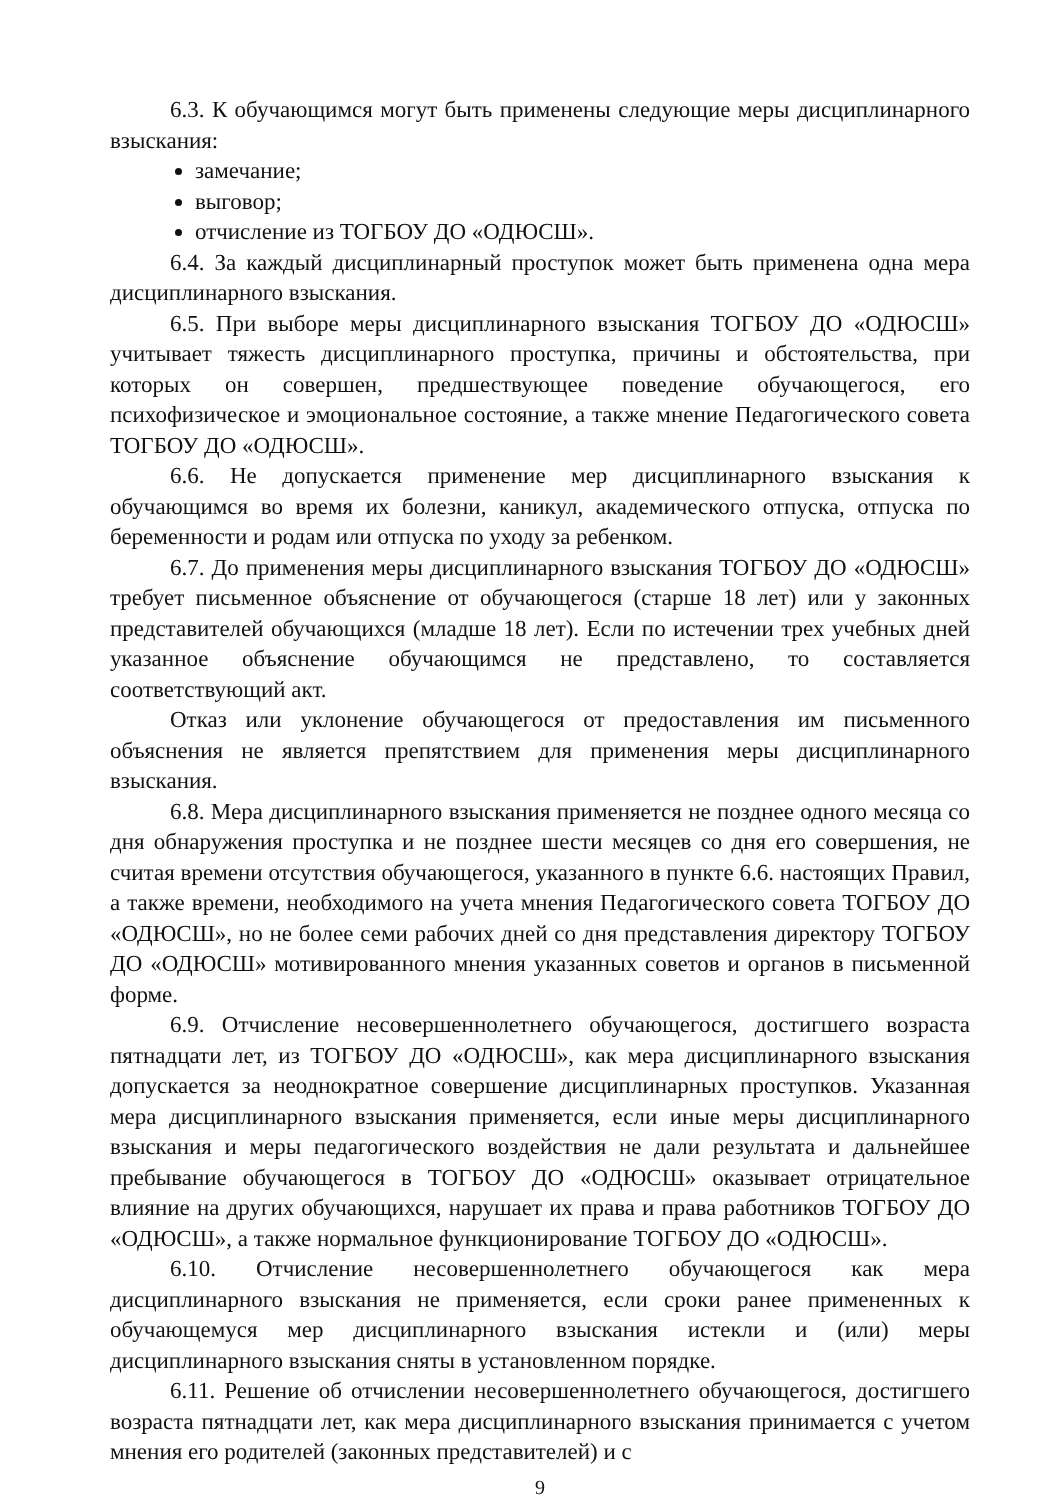6.3. К обучающимся могут быть применены следующие меры дисциплинарного взыскания:
замечание;
выговор;
отчисление из ТОГБОУ ДО «ОДЮСШ».
6.4. За каждый дисциплинарный проступок может быть применена одна мера дисциплинарного взыскания.
6.5. При выборе меры дисциплинарного взыскания ТОГБОУ ДО «ОДЮСШ» учитывает тяжесть дисциплинарного проступка, причины и обстоятельства, при которых он совершен, предшествующее поведение обучающегося, его психофизическое и эмоциональное состояние, а также мнение Педагогического совета ТОГБОУ ДО «ОДЮСШ».
6.6. Не допускается применение мер дисциплинарного взыскания к обучающимся во время их болезни, каникул, академического отпуска, отпуска по беременности и родам или отпуска по уходу за ребенком.
6.7. До применения меры дисциплинарного взыскания ТОГБОУ ДО «ОДЮСШ» требует письменное объяснение от обучающегося (старше 18 лет) или у законных представителей обучающихся (младше 18 лет). Если по истечении трех учебных дней указанное объяснение обучающимся не представлено, то составляется соответствующий акт.
Отказ или уклонение обучающегося от предоставления им письменного объяснения не является препятствием для применения меры дисциплинарного взыскания.
6.8. Мера дисциплинарного взыскания применяется не позднее одного месяца со дня обнаружения проступка и не позднее шести месяцев со дня его совершения, не считая времени отсутствия обучающегося, указанного в пункте 6.6. настоящих Правил, а также времени, необходимого на учета мнения Педагогического совета ТОГБОУ ДО «ОДЮСШ», но не более семи рабочих дней со дня представления директору ТОГБОУ ДО «ОДЮСШ» мотивированного мнения указанных советов и органов в письменной форме.
6.9. Отчисление несовершеннолетнего обучающегося, достигшего возраста пятнадцати лет, из ТОГБОУ ДО «ОДЮСШ», как мера дисциплинарного взыскания допускается за неоднократное совершение дисциплинарных проступков. Указанная мера дисциплинарного взыскания применяется, если иные меры дисциплинарного взыскания и меры педагогического воздействия не дали результата и дальнейшее пребывание обучающегося в ТОГБОУ ДО «ОДЮСШ» оказывает отрицательное влияние на других обучающихся, нарушает их права и права работников ТОГБОУ ДО «ОДЮСШ», а также нормальное функционирование ТОГБОУ ДО «ОДЮСШ».
6.10. Отчисление несовершеннолетнего обучающегося как мера дисциплинарного взыскания не применяется, если сроки ранее примененных к обучающемуся мер дисциплинарного взыскания истекли и (или) меры дисциплинарного взыскания сняты в установленном порядке.
6.11. Решение об отчислении несовершеннолетнего обучающегося, достигшего возраста пятнадцати лет, как мера дисциплинарного взыскания принимается с учетом мнения его родителей (законных представителей) и с
9